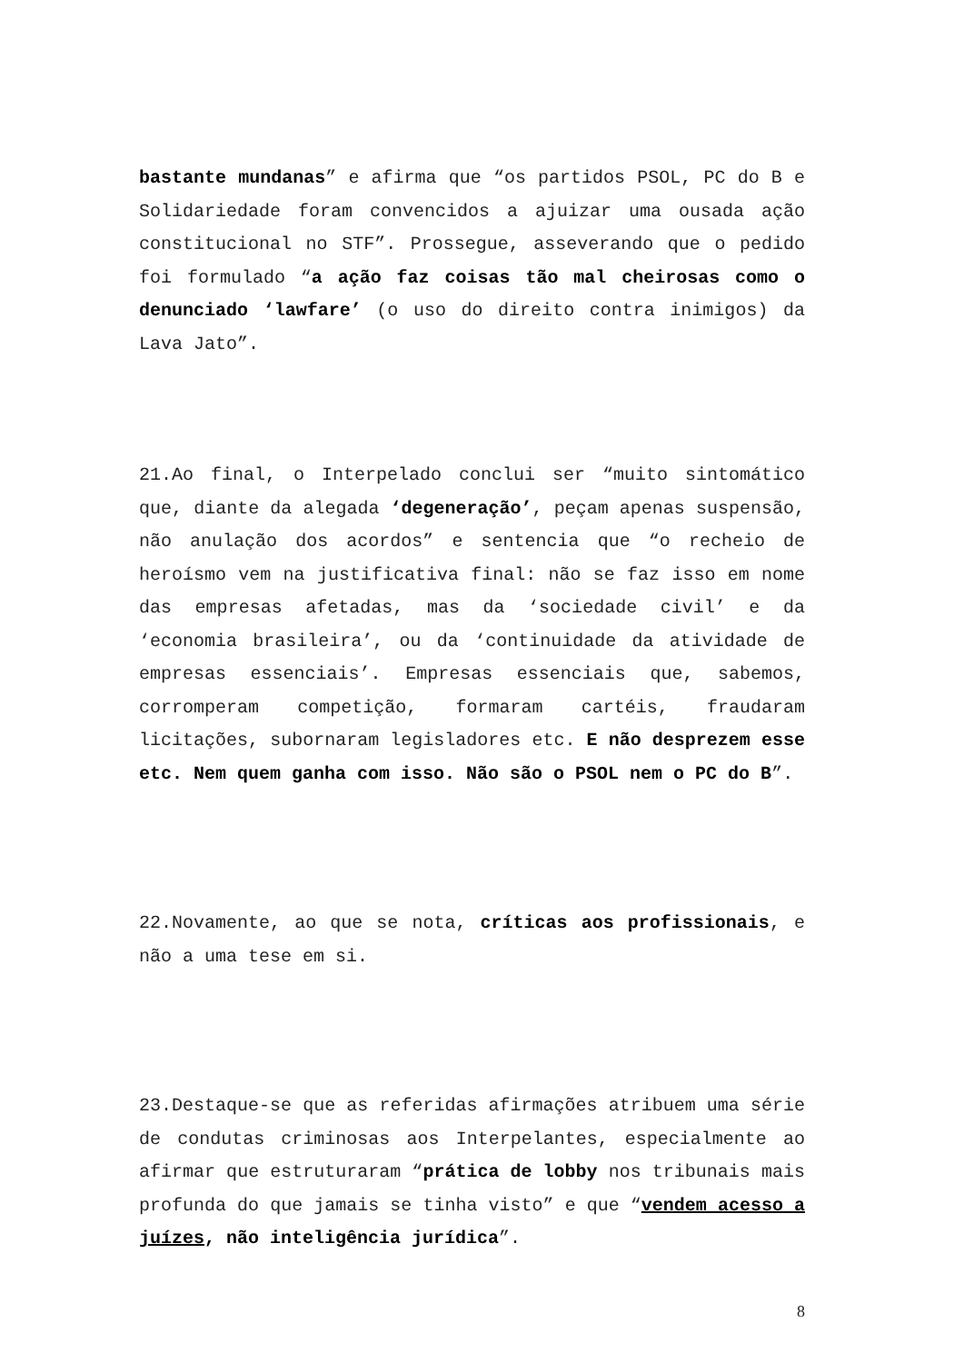bastante mundanas” e afirma que “os partidos PSOL, PC do B e Solidariedade foram convencidos a ajuizar uma ousada ação constitucional no STF”. Prossegue, asseverando que o pedido foi formulado “a ação faz coisas tão mal cheirosas como o denunciado ‘lawfare’ (o uso do direito contra inimigos) da Lava Jato”.
21.Ao final, o Interpelado conclui ser “muito sintomático que, diante da alegada ‘degeneração’, peçam apenas suspensão, não anulação dos acordos” e sentencia que “o recheio de heroísmo vem na justificativa final: não se faz isso em nome das empresas afetadas, mas da ‘sociedade civil’ e da ‘economia brasileira’, ou da ‘continuidade da atividade de empresas essenciais’. Empresas essenciais que, sabemos, corromperam competição, formaram cartéis, fraudaram licitações, subornaram legisladores etc. E não desprezem esse etc. Nem quem ganha com isso. Não são o PSOL nem o PC do B”.
22.Novamente, ao que se nota, críticas aos profissionais, e não a uma tese em si.
23.Destaque-se que as referidas afirmações atribuem uma série de condutas criminosas aos Interpelantes, especialmente ao afirmar que estruturaram “prática de lobby nos tribunais mais profunda do que jamais se tinha visto” e que “vendem acesso a juízes, não inteligência jurídica”.
8